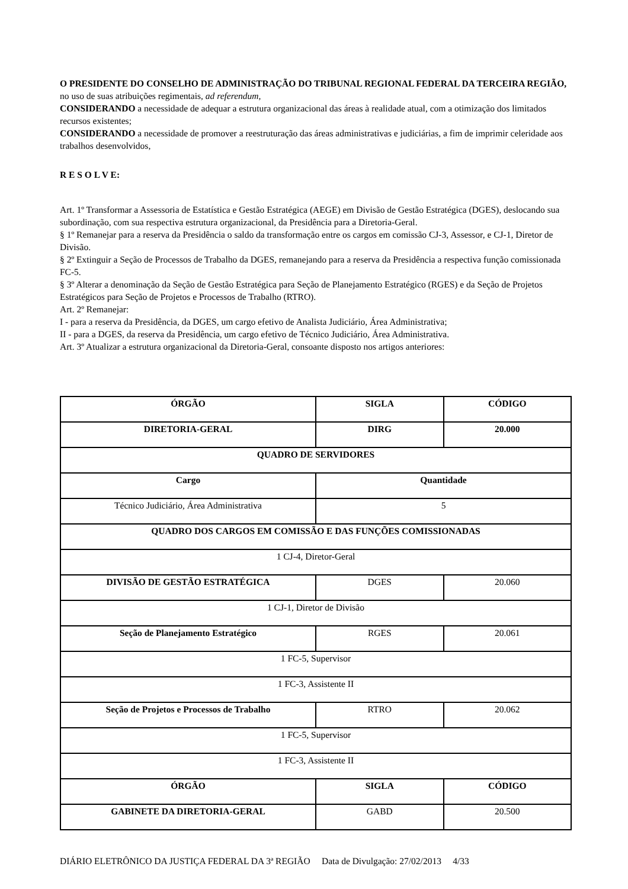O PRESIDENTE DO CONSELHO DE ADMINISTRAÇÃO DO TRIBUNAL REGIONAL FEDERAL DA TERCEIRA REGIÃO, no uso de suas atribuições regimentais, ad referendum,
CONSIDERANDO a necessidade de adequar a estrutura organizacional das áreas à realidade atual, com a otimização dos limitados recursos existentes;
CONSIDERANDO a necessidade de promover a reestruturação das áreas administrativas e judiciárias, a fim de imprimir celeridade aos trabalhos desenvolvidos,
R E S O L V E:
Art. 1º Transformar a Assessoria de Estatística e Gestão Estratégica (AEGE) em Divisão de Gestão Estratégica (DGES), deslocando sua subordinação, com sua respectiva estrutura organizacional, da Presidência para a Diretoria-Geral.
§ 1º Remanejar para a reserva da Presidência o saldo da transformação entre os cargos em comissão CJ-3, Assessor, e CJ-1, Diretor de Divisão.
§ 2º Extinguir a Seção de Processos de Trabalho da DGES, remanejando para a reserva da Presidência a respectiva função comissionada FC-5.
§ 3º Alterar a denominação da Seção de Gestão Estratégica para Seção de Planejamento Estratégico (RGES) e da Seção de Projetos Estratégicos para Seção de Projetos e Processos de Trabalho (RTRO).
Art. 2º Remanejar:
I - para a reserva da Presidência, da DGES, um cargo efetivo de Analista Judiciário, Área Administrativa;
II - para a DGES, da reserva da Presidência, um cargo efetivo de Técnico Judiciário, Área Administrativa.
Art. 3º Atualizar a estrutura organizacional da Diretoria-Geral, consoante disposto nos artigos anteriores:
| ÓRGÃO | SIGLA | CÓDIGO |
| --- | --- | --- |
| DIRETORIA-GERAL | DIRG | 20.000 |
| QUADRO DE SERVIDORES | | |
| Cargo | Quantidade | |
| Técnico Judiciário, Área Administrativa | 5 | |
| QUADRO DOS CARGOS EM COMISSÃO E DAS FUNÇÕES COMISSIONADAS | | |
| 1 CJ-4, Diretor-Geral | | |
| DIVISÃO DE GESTÃO ESTRATÉGICA | DGES | 20.060 |
| 1 CJ-1, Diretor de Divisão | | |
| Seção de Planejamento Estratégico | RGES | 20.061 |
| 1 FC-5, Supervisor | | |
| 1 FC-3, Assistente II | | |
| Seção de Projetos e Processos de Trabalho | RTRO | 20.062 |
| 1 FC-5, Supervisor | | |
| 1 FC-3, Assistente II | | |
| ÓRGÃO | SIGLA | CÓDIGO |
| GABINETE DA DIRETORIA-GERAL | GABD | 20.500 |
DIÁRIO ELETRÔNICO DA JUSTIÇA FEDERAL DA 3ª REGIÃO Data de Divulgação: 27/02/2013 4/33